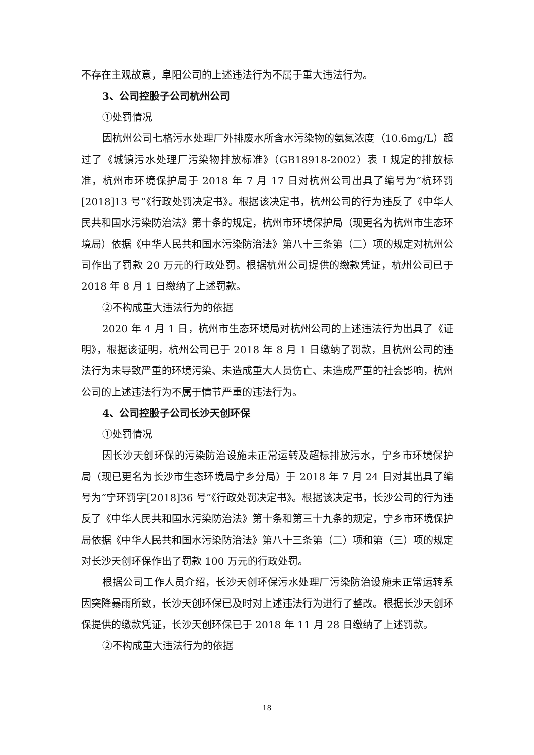不存在主观故意，阜阳公司的上述违法行为不属于重大违法行为。
3、公司控股子公司杭州公司
①处罚情况
因杭州公司七格污水处理厂外排废水所含水污染物的氨氮浓度（10.6mg/L）超过了《城镇污水处理厂污染物排放标准》（GB18918-2002）表 I 规定的排放标准，杭州市环境保护局于 2018 年 7 月 17 日对杭州公司出具了编号为“杭环罚[2018]13 号”《行政处罚决定书》。根据该决定书，杭州公司的行为违反了《中华人民共和国水污染防治法》第十条的规定，杭州市环境保护局（现更名为杭州市生态环境局）依据《中华人民共和国水污染防治法》第八十三条第（二）项的规定对杭州公司作出了罚款 20 万元的行政处罚。根据杭州公司提供的缴款凭证，杭州公司已于 2018 年 8 月 1 日缴纳了上述罚款。
②不构成重大违法行为的依据
2020 年 4 月 1 日，杭州市生态环境局对杭州公司的上述违法行为出具了《证明》，根据该证明，杭州公司已于 2018 年 8 月 1 日缴纳了罚款，且杭州公司的违法行为未导致严重的环境污染、未造成重大人员伤亡、未造成严重的社会影响，杭州公司的上述违法行为不属于情节严重的违法行为。
4、公司控股子公司长沙天创环保
①处罚情况
因长沙天创环保的污染防治设施未正常运转及超标排放污水，宁乡市环境保护局（现已更名为长沙市生态环境局宁乡分局）于 2018 年 7 月 24 日对其出具了编号为“宁环罚字[2018]36 号”《行政处罚决定书》。根据该决定书，长沙公司的行为违反了《中华人民共和国水污染防治法》第十条和第三十九条的规定，宁乡市环境保护局依据《中华人民共和国水污染防治法》第八十三条第（二）项和第（三）项的规定对长沙天创环保作出了罚款 100 万元的行政处罚。
根据公司工作人员介绍，长沙天创环保污水处理厂污染防治设施未正常运转系因突降暴雨所致，长沙天创环保已及时对上述违法行为进行了整改。根据长沙天创环保提供的缴款凭证，长沙天创环保已于 2018 年 11 月 28 日缴纳了上述罚款。
②不构成重大违法行为的依据
18